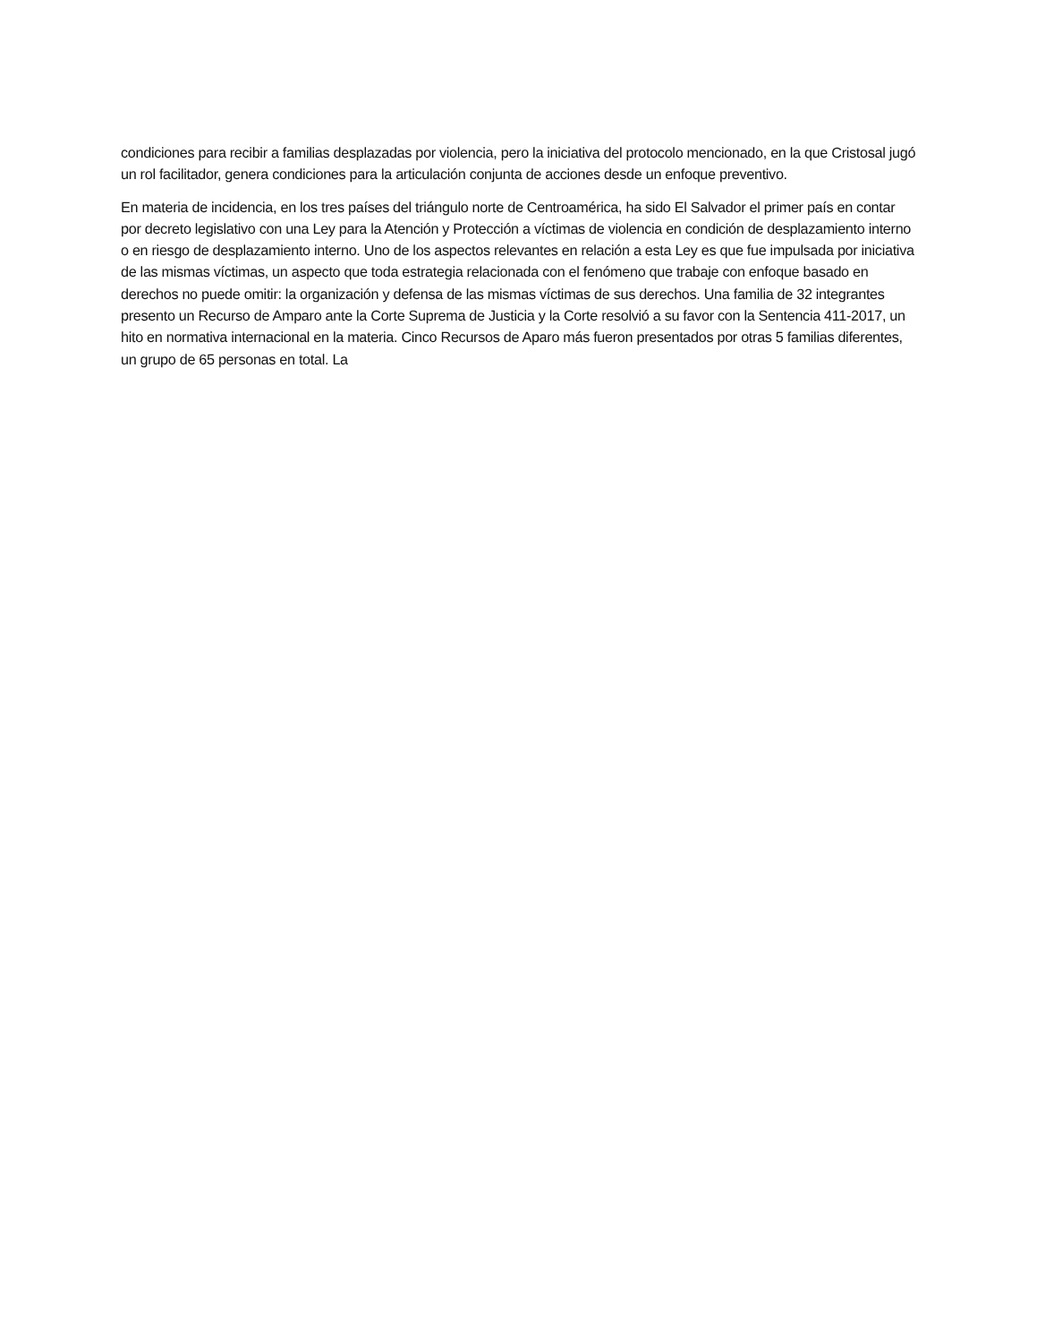condiciones para recibir a familias desplazadas por violencia, pero la iniciativa del protocolo mencionado, en la que Cristosal jugó un rol facilitador, genera condiciones para la articulación conjunta de acciones desde un enfoque preventivo.
En materia de incidencia, en los tres países del triángulo norte de Centroamérica, ha sido El Salvador el primer país en contar por decreto legislativo con una Ley para la Atención y Protección a víctimas de violencia en condición de desplazamiento interno o en riesgo de desplazamiento interno. Uno de los aspectos relevantes en relación a esta Ley es que fue impulsada por iniciativa de las mismas víctimas, un aspecto que toda estrategia relacionada con el fenómeno que trabaje con enfoque basado en derechos no puede omitir: la organización y defensa de las mismas víctimas de sus derechos. Una familia de 32 integrantes presento un Recurso de Amparo ante la Corte Suprema de Justicia y la Corte resolvió a su favor con la Sentencia 411-2017, un hito en normativa internacional en la materia. Cinco Recursos de Aparo más fueron presentados por otras 5 familias diferentes, un grupo de 65 personas en total. La